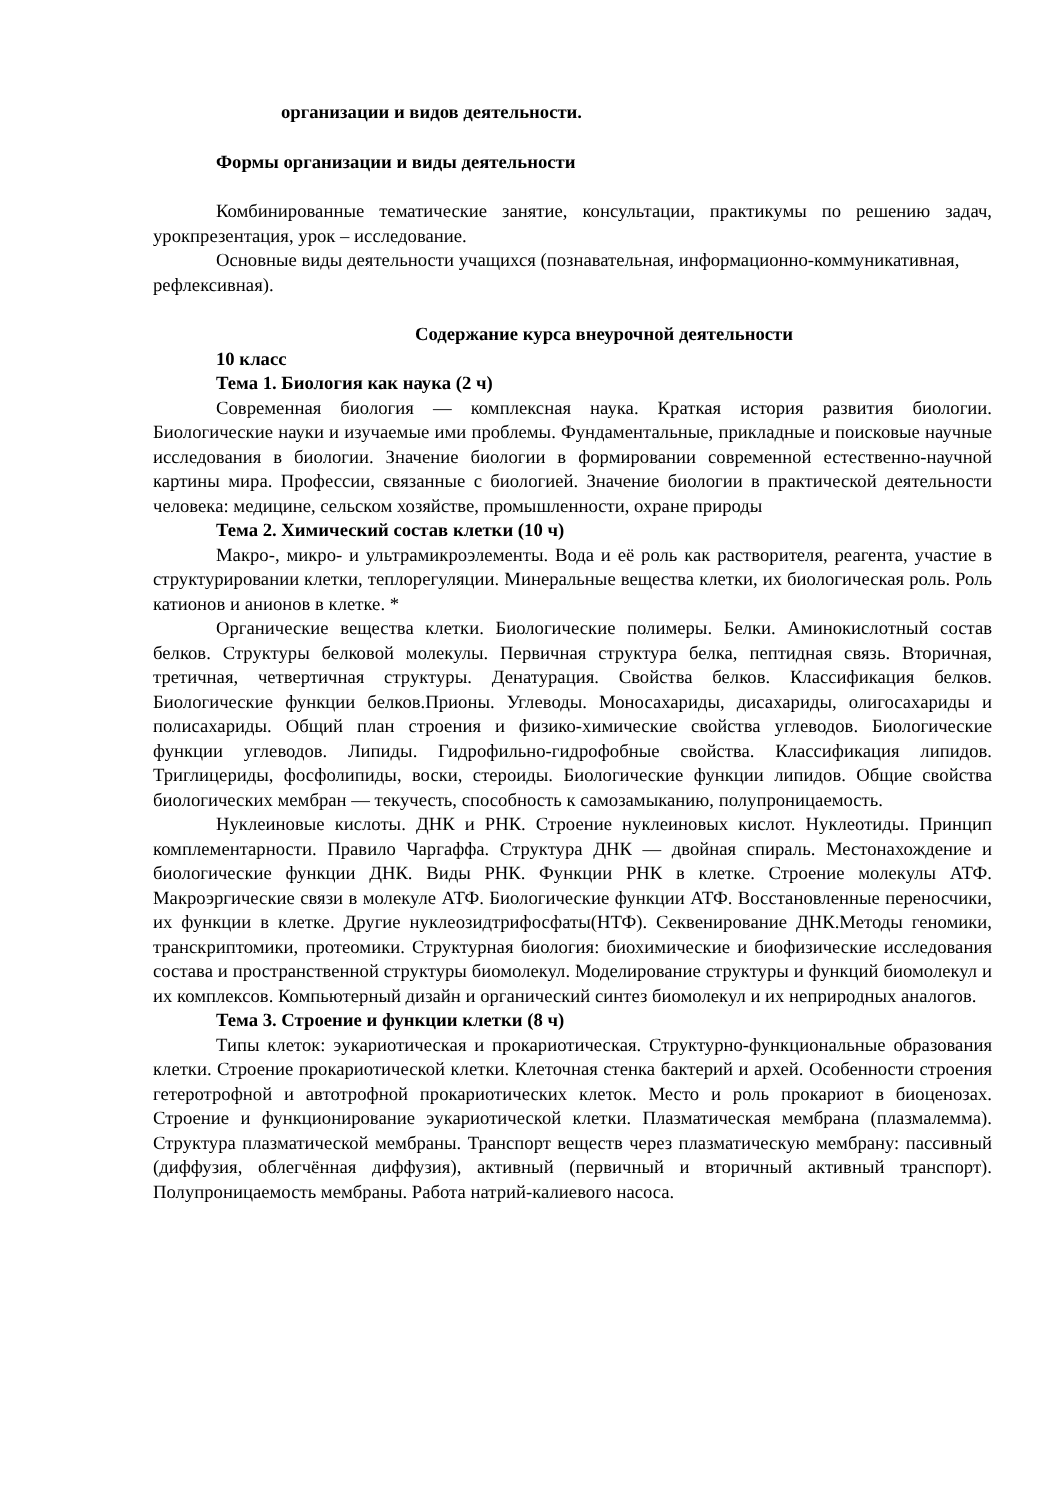организации и видов деятельности.
Формы организации и виды деятельности
Комбинированные тематические занятие, консультации, практикумы по решению задач, урокпрезентация, урок – исследование.
Основные виды деятельности учащихся (познавательная, информационно-коммуникативная, рефлексивная).
Содержание курса внеурочной деятельности
10 класс
Тема 1. Биология как наука (2 ч)
Современная биология — комплексная наука. Краткая история развития биологии. Биологические науки и изучаемые ими проблемы. Фундаментальные, прикладные и поисковые научные исследования в биологии. Значение биологии в формировании современной естественно-научной картины мира. Профессии, связанные с биологией. Значение биологии в практической деятельности человека: медицине, сельском хозяйстве, промышленности, охране природы
Тема 2. Химический состав клетки (10 ч)
Макро-, микро- и ультрамикроэлементы. Вода и её роль как растворителя, реагента, участие в структурировании клетки, теплорегуляции. Минеральные вещества клетки, их биологическая роль. Роль катионов и анионов в клетке. *
Органические вещества клетки. Биологические полимеры. Белки. Аминокислотный состав белков. Структуры белковой молекулы. Первичная структура белка, пептидная связь. Вторичная, третичная, четвертичная структуры. Денатурация. Свойства белков. Классификация белков. Биологические функции белков.Прионы. Углеводы. Моносахариды, дисахариды, олигосахариды и полисахариды. Общий план строения и физико-химические свойства углеводов. Биологические функции углеводов. Липиды. Гидрофильно-гидрофобные свойства. Классификация липидов. Триглицериды, фосфолипиды, воски, стероиды. Биологические функции липидов. Общие свойства биологических мембран — текучесть, способность к самозамыканию, полупроницаемость.
Нуклеиновые кислоты. ДНК и РНК. Строение нуклеиновых кислот. Нуклеотиды. Принцип комплементарности. Правило Чаргаффа. Структура ДНК — двойная спираль. Местонахождение и биологические функции ДНК. Виды РНК. Функции РНК в клетке. Строение молекулы АТФ. Макроэргические связи в молекуле АТФ. Биологические функции АТФ. Восстановленные переносчики, их функции в клетке. Другие нуклеозидтрифосфаты(НТФ). Секвенирование ДНК.Методы геномики, транскриптомики, протеомики. Структурная биология: биохимические и биофизические исследования состава и пространственной структуры биомолекул. Моделирование структуры и функций биомолекул и их комплексов. Компьютерный дизайн и органический синтез биомолекул и их неприродных аналогов.
Тема 3. Строение и функции клетки (8 ч)
Типы клеток: эукариотическая и прокариотическая. Структурно-функциональные образования клетки. Строение прокариотической клетки. Клеточная стенка бактерий и архей. Особенности строения гетеротрофной и автотрофной прокариотических клеток. Место и роль прокариот в биоценозах. Строение и функционирование эукариотической клетки. Плазматическая мембрана (плазмалемма). Структура плазматической мембраны. Транспорт веществ через плазматическую мембрану: пассивный (диффузия, облегчённая диффузия), активный (первичный и вторичный активный транспорт). Полупроницаемость мембраны. Работа натрий-калиевого насоса.